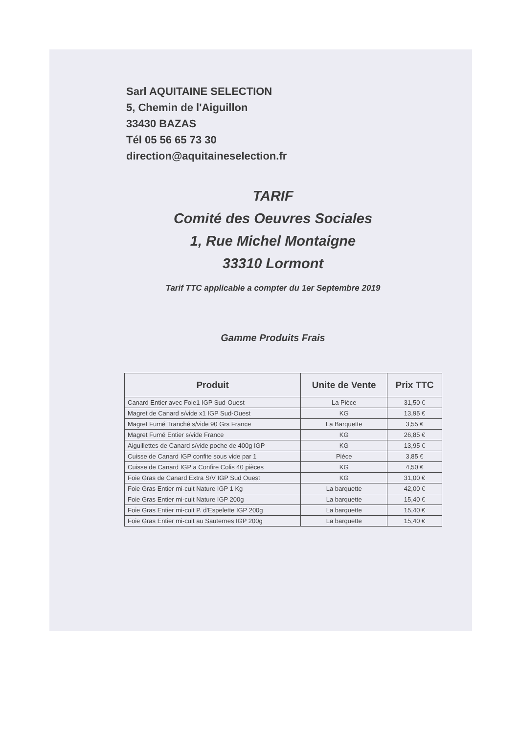Sarl AQUITAINE SELECTION
5, Chemin de l'Aiguillon
33430 BAZAS
Tél 05 56 65 73 30
direction@aquitaineselection.fr
TARIF
Comité des Oeuvres Sociales
1, Rue Michel Montaigne
33310 Lormont
Tarif TTC applicable a compter du 1er Septembre 2019
Gamme Produits Frais
| Produit | Unite de Vente | Prix TTC |
| --- | --- | --- |
| Canard Entier avec Foie1 IGP Sud-Ouest | La Pièce | 31,50 € |
| Magret de Canard s/vide x1 IGP Sud-Ouest | KG | 13,95 € |
| Magret Fumé Tranché s/vide 90 Grs France | La Barquette | 3,55 € |
| Magret Fumé Entier s/vide France | KG | 26,85 € |
| Aiguillettes de Canard s/vide poche de 400g IGP | KG | 13,95 € |
| Cuisse de Canard IGP confite sous vide par 1 | Pièce | 3,85 € |
| Cuisse de Canard IGP a Confire Colis 40 pièces | KG | 4,50 € |
| Foie Gras de Canard Extra S/V IGP Sud Ouest | KG | 31,00 € |
| Foie Gras Entier mi-cuit Nature IGP 1 Kg | La barquette | 42,00 € |
| Foie Gras Entier mi-cuit Nature IGP 200g | La barquette | 15,40 € |
| Foie Gras Entier mi-cuit P. d'Espelette IGP 200g | La barquette | 15,40 € |
| Foie Gras Entier mi-cuit au Sauternes IGP 200g | La barquette | 15,40 € |